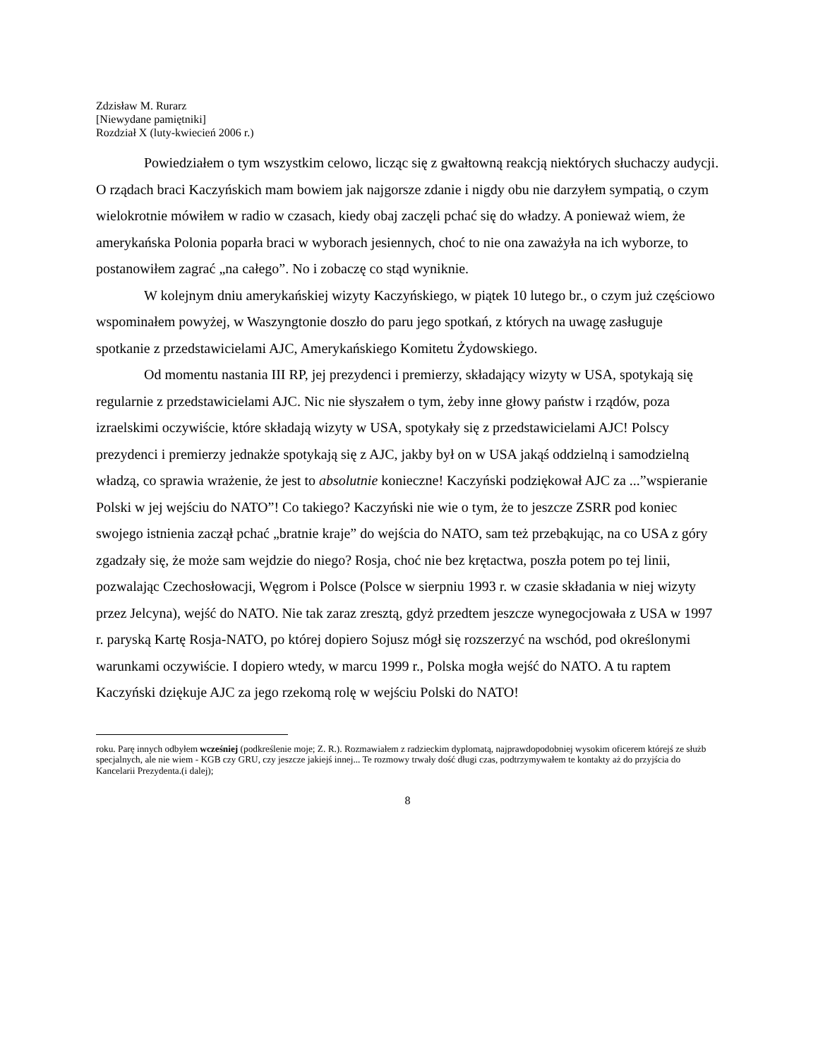Zdzisław M. Rurarz
[Niewydane pamiętniki]
Rozdział X (luty-kwiecień 2006 r.)
Powiedziałem o tym wszystkim celowo, licząc się z gwałtowną reakcją niektórych słuchaczy audycji. O rządach braci Kaczyńskich mam bowiem jak najgorsze zdanie i nigdy obu nie darzyłem sympatią, o czym wielokrotnie mówiłem w radio w czasach, kiedy obaj zaczęli pchać się do władzy. A ponieważ wiem, że amerykańska Polonia poparła braci w wyborach jesiennych, choć to nie ona zaważyła na ich wyborze, to postanowiłem zagrać „na całego”. No i zobaczę co stąd wyniknie.
W kolejnym dniu amerykańskiej wizyty Kaczyńskiego, w piątek 10 lutego br., o czym już częściowo wspominałem powyżej, w Waszyngtonie doszło do paru jego spotkań, z których na uwagę zasługuje spotkanie z przedstawicielami AJC, Amerykańskiego Komitetu Żydowskiego.
Od momentu nastania III RP, jej prezydenci i premierzy, składający wizyty w USA, spotykają się regularnie z przedstawicielami AJC. Nic nie słyszałem o tym, żeby inne głowy państw i rządów, poza izraelskimi oczywiście, które składają wizyty w USA, spotykały się z przedstawicielami AJC! Polscy prezydenci i premierzy jednakże spotykają się z AJC, jakby był on w USA jakąś oddzielną i samodzielną władzą, co sprawia wrażenie, że jest to absolutnie konieczne! Kaczyński podziękował AJC za ...”wspieranie Polski w jej wejściu do NATO”! Co takiego? Kaczyński nie wie o tym, że to jeszcze ZSRR pod koniec swojego istnienia zaczął pchać „bratnie kraje” do wejścia do NATO, sam też przebąkując, na co USA z góry zgadzały się, że może sam wejdzie do niego? Rosja, choć nie bez krętactwa, poszła potem po tej linii, pozwalając Czechosłowacji, Węgrom i Polsce (Polsce w sierpniu 1993 r. w czasie składania w niej wizyty przez Jelcyna), wejść do NATO. Nie tak zaraz zresztą, gdyż przedtem jeszcze wynegocjowała z USA w 1997 r. paryską Kartę Rosja-NATO, po której dopiero Sojusz mógł się rozszerzyć na wschód, pod określonymi warunkami oczywiście. I dopiero wtedy, w marcu 1999 r., Polska mogła wejść do NATO. A tu raptem Kaczyński dziękuje AJC za jego rzekomą rolę w wejściu Polski do NATO!
roku. Parę innych odbyłem wcześniej (podkreślenie moje; Z. R.). Rozmawiałem z radzieckim dyplomatą, najprawdopodobniej wysokim oficerem którejś ze służb specjalnych, ale nie wiem - KGB czy GRU, czy jeszcze jakiejś innej... Te rozmowy trwały dość długi czas, podtrzymywałem te kontakty aż do przyjścia do Kancelarii Prezydenta.(i dalej);
8